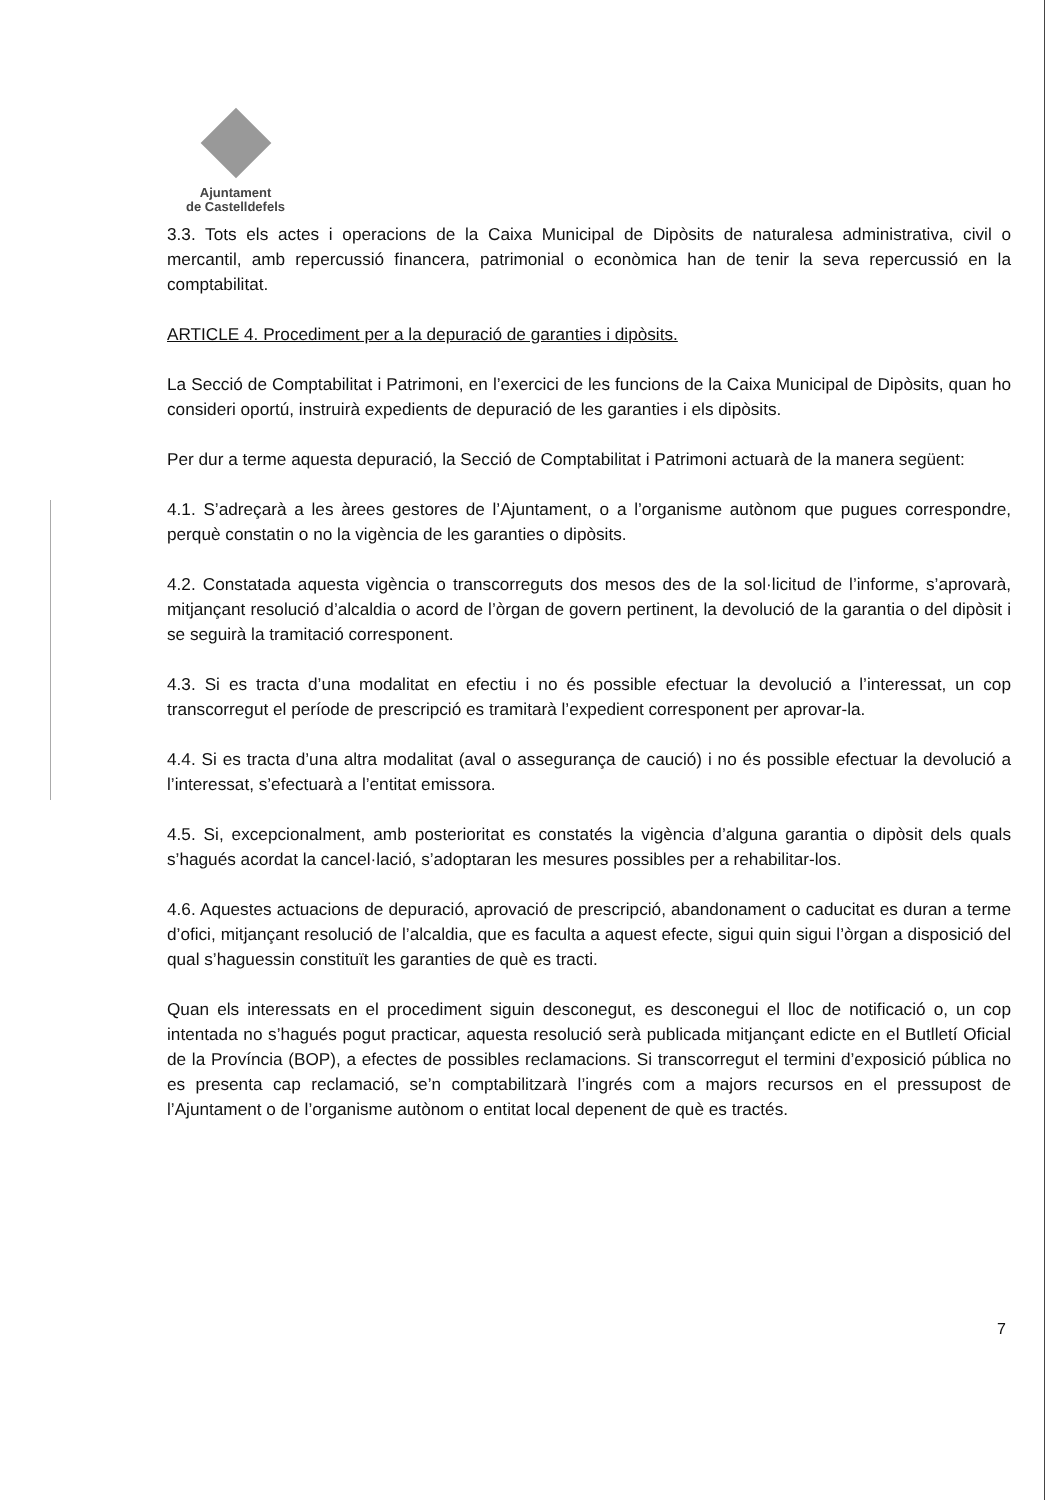Ajuntament
de Castelldefels
3.3. Tots els actes i operacions de la Caixa Municipal de Dipòsits de naturalesa administrativa, civil o mercantil, amb repercussió financera, patrimonial o econòmica han de tenir la seva repercussió en la comptabilitat.
ARTICLE 4. Procediment per a la depuració de garanties i dipòsits.
La Secció de Comptabilitat i Patrimoni, en l’exercici de les funcions de la Caixa Municipal de Dipòsits, quan ho consideri oportú, instruirà expedients de depuració de les garanties i els dipòsits.
Per dur a terme aquesta depuració, la Secció de Comptabilitat i Patrimoni actuarà de la manera següent:
4.1. S’adreçarà a les àrees gestores de l’Ajuntament, o a l’organisme autònom que pugues correspondre, perquè constatin o no la vigència de les garanties o dipòsits.
4.2. Constatada aquesta vigència o transcorreguts dos mesos des de la sol·licitud de l’informe, s’aprovarà, mitjançant resolució d’alcaldia o acord de l’òrgan de govern pertinent, la devolució de la garantia o del dipòsit i se seguirà la tramitació corresponent.
4.3. Si es tracta d’una modalitat en efectiu i no és possible efectuar la devolució a l’interessat, un cop transcorregut el període de prescripció es tramitarà l’expedient corresponent per aprovar-la.
4.4. Si es tracta d’una altra modalitat (aval o assegurança de caució) i no és possible efectuar la devolució a l’interessat, s’efectuarà a l’entitat emissora.
4.5. Si, excepcionalment, amb posterioritat es constatés la vigència d’alguna garantia o dipòsit dels quals s’hagués acordat la cancel·lació, s’adoptaran les mesures possibles per a rehabilitar-los.
4.6. Aquestes actuacions de depuració, aprovació de prescripció, abandonament o caducitat es duran a terme d’ofici, mitjançant resolució de l’alcaldia, que es faculta a aquest efecte, sigui quin sigui l’òrgan a disposició del qual s’haguessin constituït les garanties de què es tracti.
Quan els interessats en el procediment siguin desconegut, es desconegui el lloc de notificació o, un cop intentada no s’hagués pogut practicar, aquesta resolució serà publicada mitjançant edicte en el Butlletí Oficial de la Província (BOP), a efectes de possibles reclamacions. Si transcorregut el termini d’exposició pública no es presenta cap reclamació, se’n comptabilitzarà l’ingrés com a majors recursos en el pressupost de l’Ajuntament o de l’organisme autònom o entitat local depenent de què es tractés.
7